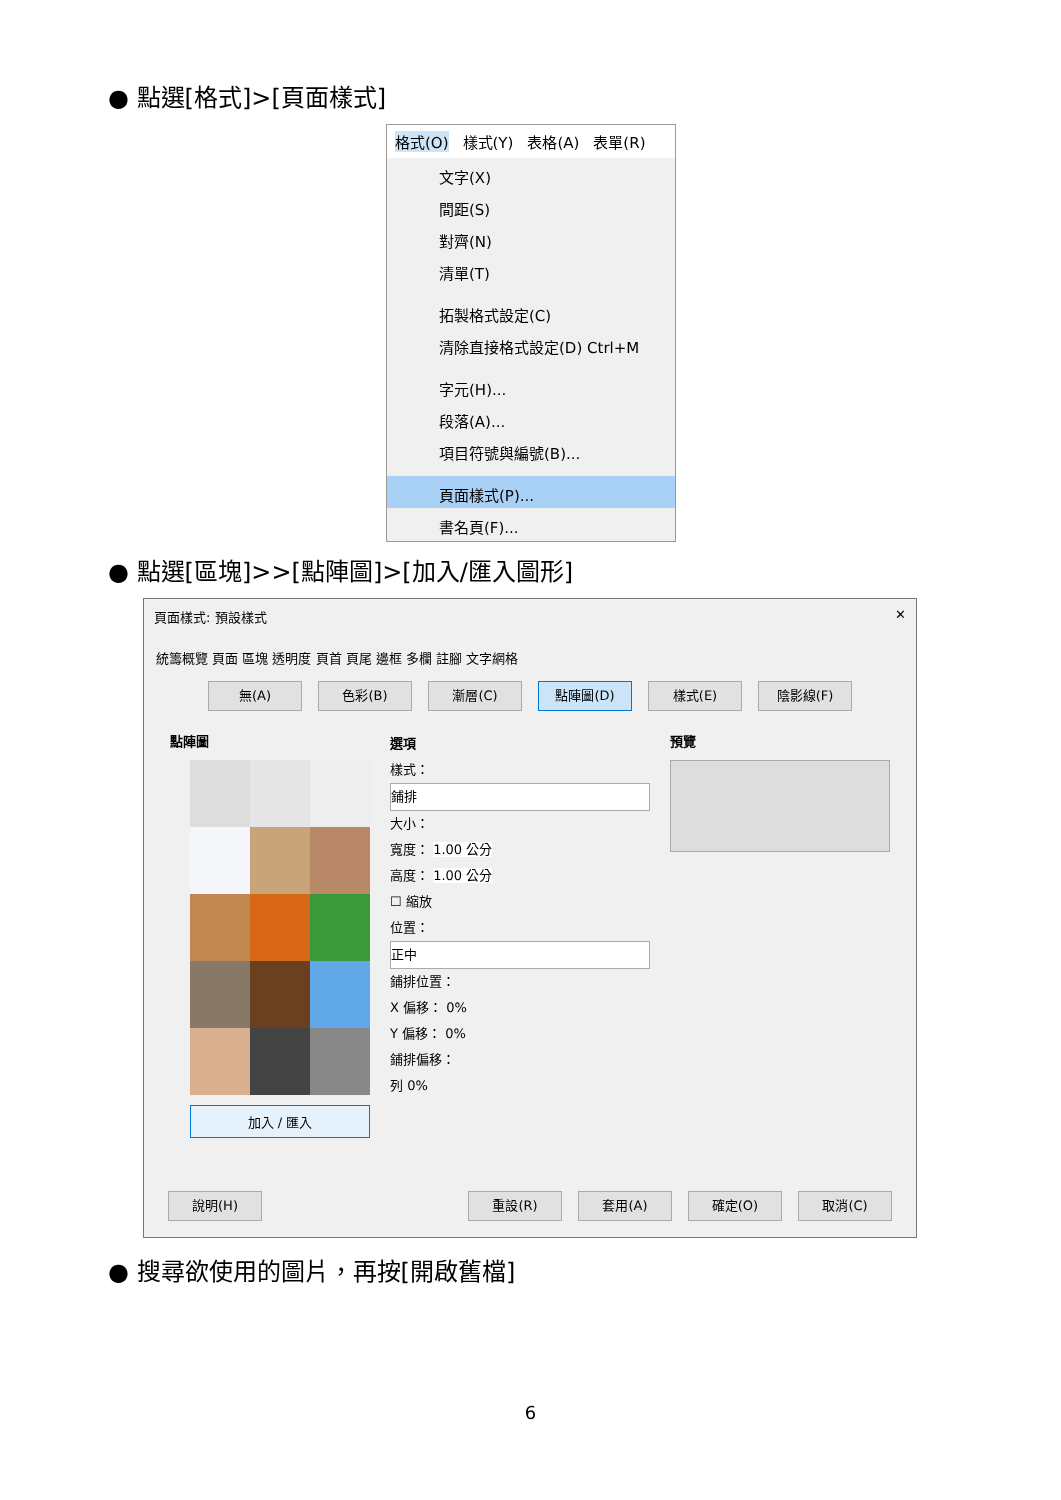● 點選[格式]>[頁面樣式]
格式(O) 樣式(Y) 表格(A) 表單(R)
文字(X)
間距(S)
對齊(N)
清單(T)
拓製格式設定(C)
清除直接格式設定(D) Ctrl+M
字元(H)...
段落(A)...
項目符號與編號(B)...
頁面樣式(P)...
書名頁(F)...
● 點選[區塊]>>[點陣圖]>[加入/匯入圖形]
頁面樣式: 預設樣式 ✕
統籌概覽 頁面 區塊 透明度 頁首 頁尾 邊框 多欄 註腳 文字網格
無(A) 色彩(B) 漸層(C) 點陣圖(D) 樣式(E) 陰影線(F)
點陣圖
加入 / 匯入
選項
樣式：
鋪排
大小：
寬度： 1.00 公分
高度： 1.00 公分
☐ 縮放
位置：
正中
鋪排位置：
X 偏移： 0%
Y 偏移： 0%
鋪排偏移：
列 0%
預覽
說明(H) 重設(R) 套用(A) 確定(O) 取消(C)
● 搜尋欲使用的圖片，再按[開啟舊檔]
6